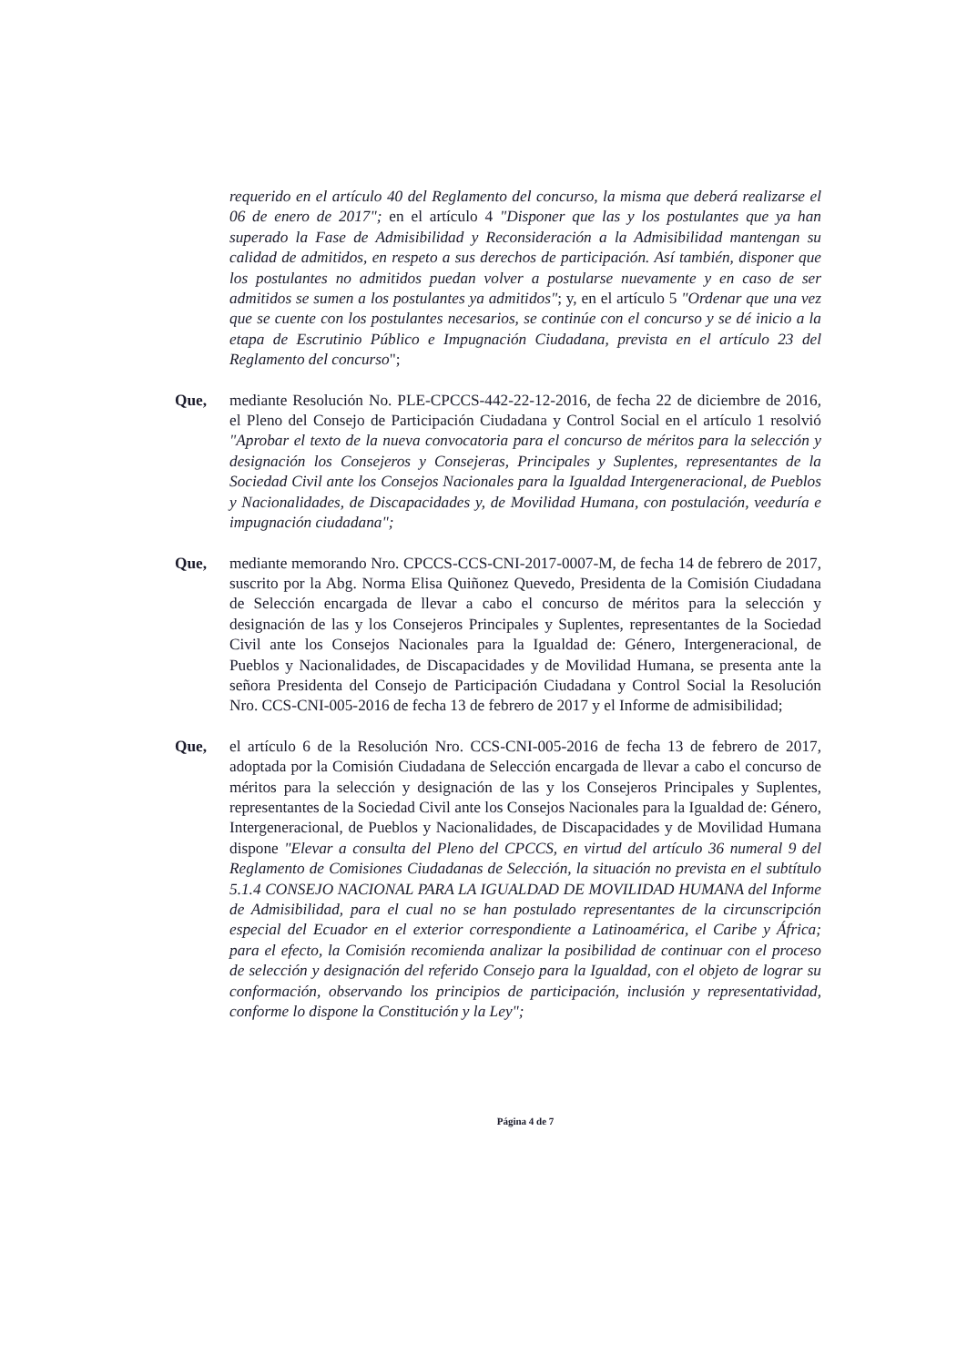requerido en el artículo 40 del Reglamento del concurso, la misma que deberá realizarse el 06 de enero de 2017"; en el artículo 4 "Disponer que las y los postulantes que ya han superado la Fase de Admisibilidad y Reconsideración a la Admisibilidad mantengan su calidad de admitidos, en respeto a sus derechos de participación. Así también, disponer que los postulantes no admitidos puedan volver a postularse nuevamente y en caso de ser admitidos se sumen a los postulantes ya admitidos"; y, en el artículo 5 "Ordenar que una vez que se cuente con los postulantes necesarios, se continúe con el concurso y se dé inicio a la etapa de Escrutinio Público e Impugnación Ciudadana, prevista en el artículo 23 del Reglamento del concurso";
Que, mediante Resolución No. PLE-CPCCS-442-22-12-2016, de fecha 22 de diciembre de 2016, el Pleno del Consejo de Participación Ciudadana y Control Social en el artículo 1 resolvió "Aprobar el texto de la nueva convocatoria para el concurso de méritos para la selección y designación los Consejeros y Consejeras, Principales y Suplentes, representantes de la Sociedad Civil ante los Consejos Nacionales para la Igualdad Intergeneracional, de Pueblos y Nacionalidades, de Discapacidades y, de Movilidad Humana, con postulación, veeduría e impugnación ciudadana";
Que, mediante memorando Nro. CPCCS-CCS-CNI-2017-0007-M, de fecha 14 de febrero de 2017, suscrito por la Abg. Norma Elisa Quiñonez Quevedo, Presidenta de la Comisión Ciudadana de Selección encargada de llevar a cabo el concurso de méritos para la selección y designación de las y los Consejeros Principales y Suplentes, representantes de la Sociedad Civil ante los Consejos Nacionales para la Igualdad de: Género, Intergeneracional, de Pueblos y Nacionalidades, de Discapacidades y de Movilidad Humana, se presenta ante la señora Presidenta del Consejo de Participación Ciudadana y Control Social la Resolución Nro. CCS-CNI-005-2016 de fecha 13 de febrero de 2017 y el Informe de admisibilidad;
Que, el artículo 6 de la Resolución Nro. CCS-CNI-005-2016 de fecha 13 de febrero de 2017, adoptada por la Comisión Ciudadana de Selección encargada de llevar a cabo el concurso de méritos para la selección y designación de las y los Consejeros Principales y Suplentes, representantes de la Sociedad Civil ante los Consejos Nacionales para la Igualdad de: Género, Intergeneracional, de Pueblos y Nacionalidades, de Discapacidades y de Movilidad Humana dispone "Elevar a consulta del Pleno del CPCCS, en virtud del artículo 36 numeral 9 del Reglamento de Comisiones Ciudadanas de Selección, la situación no prevista en el subtítulo 5.1.4 CONSEJO NACIONAL PARA LA IGUALDAD DE MOVILIDAD HUMANA del Informe de Admisibilidad, para el cual no se han postulado representantes de la circunscripción especial del Ecuador en el exterior correspondiente a Latinoamérica, el Caribe y África; para el efecto, la Comisión recomienda analizar la posibilidad de continuar con el proceso de selección y designación del referido Consejo para la Igualdad, con el objeto de lograr su conformación, observando los principios de participación, inclusión y representatividad, conforme lo dispone la Constitución y la Ley";
Página 4 de 7